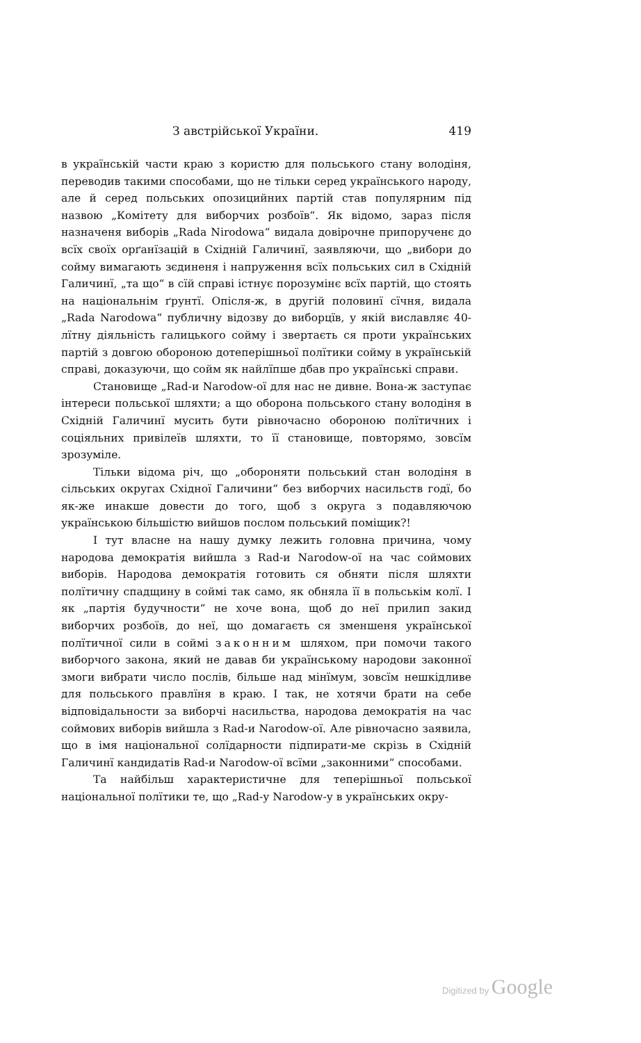З австрійської України. 419
в українській части краю з користю для польського стану володіня, переводив такими способами, що не тільки серед українського народу, але й серед польських опозицийних партій став популярним під назвою „Комітету для виборчих розбоїв“. Як відомо, зараз після назначеня виборів „Rada Nirodowa“ видала довірочне припорученє до всїх своїх орґанїзацій в Східній Галичинї, заявляючи, що „вибори до сойму вимагають зєдиненя і напруження всїх польських сил в Східній Галичинї, „та що“ в сїй справі істнує порозумінє всїх партій, що стоять на національнім ґрунтї. Опісля-ж, в другій половинї сїчня, видала „Rada Narodowa“ публичну відозву до виборцїв, у якій виславляє 40-лїтну діяльність галицького сойму і звертаєть ся проти українських партій з довгою обороною дотеперішньої полїтики сойму в українській справі, доказуючи, що сойм як найлїпше дбав про українські справи.
Становище „Rad-и Narodow-ої для нас не дивне. Вона-ж заступає інтереси польської шляхти; а що оборона польського стану володіня в Східній Галичинї мусить бути рівночасно обороною полїтичних і соціяльних привілеїв шляхти, то її становище, повторямо, зовсїм зрозуміле.
Тільки відома річ, що „обороняти польський стан володіня в сільських округах Східної Галичини“ без виборчих насильств годї, бо як-же инакше довести до того, щоб з округа з подавляючою українською більшістю вийшов послом польський поміщик?!
І тут власне на нашу думку лежить головна причина, чому народова демократія вийшла з Rad-и Narodow-ої на час соймових виборів. Народова демократія готовить ся обняти після шляхти полїтичну спадщину в соймі так само, як обняла її в польськім колї. І як „партія будучности“ не хоче вона, щоб до неї прилип закид виборчих розбоїв, до неї, що домагаєть ся зменшеня української полїтичної сили в соймі законним шляхом, при помочи такого виборчого закона, який не давав би українському народови законної змоги вибрати число послів, більше над мінїмум, зовсїм нешкідливе для польського правлїня в краю. І так, не хотячи брати на себе відповідальности за виборчі насильства, народова демократія на час соймових виборів вийшла з Rad-и Narodow-ої. Але рівночасно заявила, що в імя національної солїдарности підпирати-ме скрізь в Східній Галичинї кандидатів Rad-и Narodow-ої всїми „законними“ способами.
Та найбільш характеристичне для теперішньої польської національної полїтики те, що „Rad-у Narodow-у в українських окру-
Digitized by Google